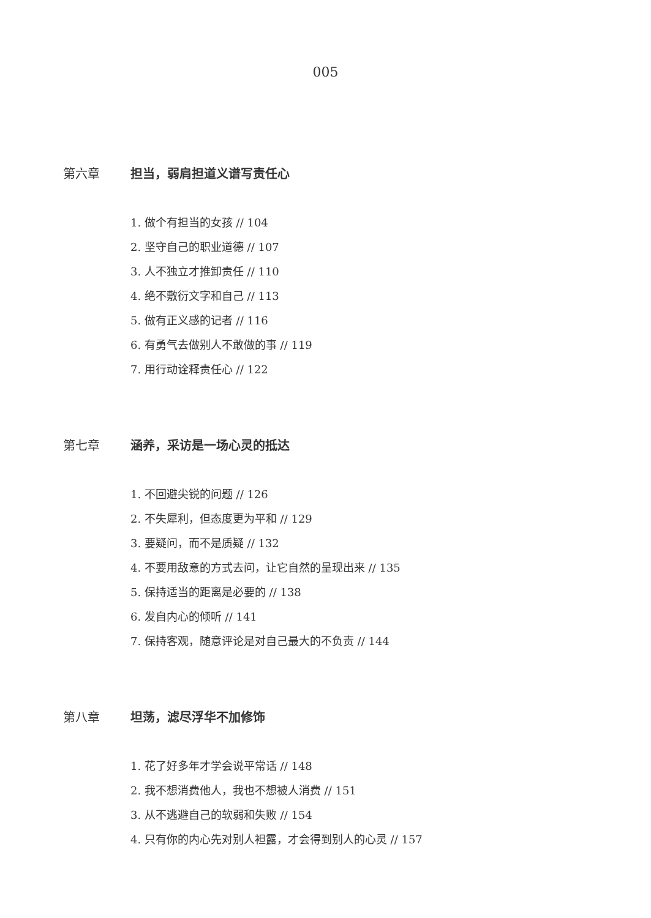005
第六章 担当，弱肩担道义谱写责任心
1. 做个有担当的女孩 // 104
2. 坚守自己的职业道德 // 107
3. 人不独立才推卸责任 // 110
4. 绝不敷衍文字和自己 // 113
5. 做有正义感的记者 // 116
6. 有勇气去做别人不敢做的事 // 119
7. 用行动诠释责任心 // 122
第七章 涵养，采访是一场心灵的抵达
1. 不回避尖锐的问题 // 126
2. 不失犀利，但态度更为平和 // 129
3. 要疑问，而不是质疑 // 132
4. 不要用敌意的方式去问，让它自然的呈现出来 // 135
5. 保持适当的距离是必要的 // 138
6. 发自内心的倾听 // 141
7. 保持客观，随意评论是对自己最大的不负责 // 144
第八章 坦荡，滤尽浮华不加修饰
1. 花了好多年才学会说平常话 // 148
2. 我不想消费他人，我也不想被人消费 // 151
3. 从不逃避自己的软弱和失败 // 154
4. 只有你的内心先对别人袒露，才会得到别人的心灵 // 157